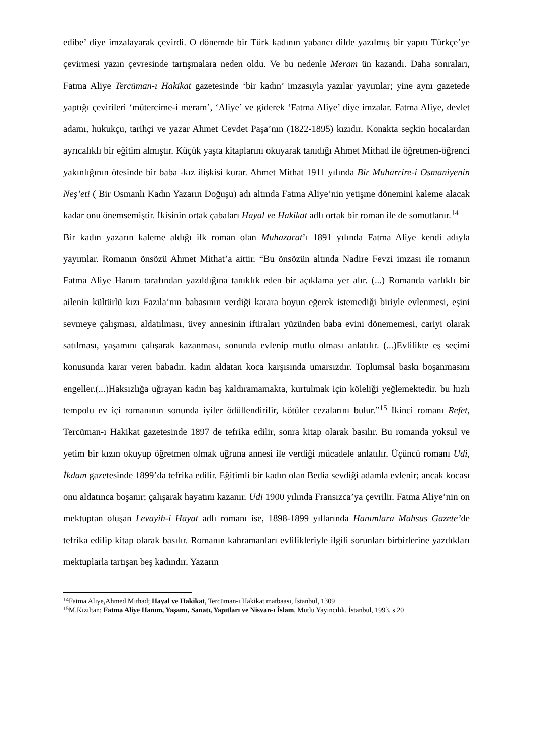edibe’ diye imzalayarak çevirdi. O dönemde bir Türk kadının yabancı dilde yazılmış bir yapıtı Türkçe’ye çevirmesi yazın çevresinde tartışmalara neden oldu. Ve bu nedenle Meram ün kazandı. Daha sonraları, Fatma Aliye Tercüman-ı Hakikat gazetesinde ‘bir kadın’ imzasıyla yazılar yayımlar; yine aynı gazetede yaptığı çevirileri ‘mütercime-i meram’, ‘Aliye’ ve giderek ‘Fatma Aliye’ diye imzalar. Fatma Aliye, devlet adamı, hukukçu, tarihçi ve yazar Ahmet Cevdet Paşa’nın (1822-1895) kızıdır. Konakta seçkin hocalardan ayrıcalıklı bir eğitim almıştır. Küçük yaşta kitaplarını okuyarak tanıdığı Ahmet Mithad ile öğretmen-öğrenci yakınlığının ötesinde bir baba -kız ilişkisi kurar. Ahmet Mithat 1911 yılında Bir Muharrire-i Osmaniyenin Neş’eti ( Bir Osmanlı Kadın Yazarın Doğuşu) adı altında Fatma Aliye’nin yetişme dönemini kaleme alacak kadar onu önemsemiştir. İkisinin ortak çabaları Hayal ve Hakikat adlı ortak bir roman ile de somutlanır.<sup>14</sup>
Bir kadın yazarın kaleme aldığı ilk roman olan Muhazarat’ı 1891 yılında Fatma Aliye kendi adıyla yayımlar. Romanın önsözü Ahmet Mithat’a aittir. “Bu önsözün altında Nadire Fevzi imzası ile romanın Fatma Aliye Hanım tarafından yazıldığına tanıklık eden bir açıklama yer alır. (...) Romanda varlıklı bir ailenin kültürlü kızı Fazıla’nın babasının verdiği karara boyun eğerek istemediği biriyle evlenmesi, eşini sevmeye çalışması, aldatılması, üvey annesinin iftiraları yüzünden baba evini dönememesi, cariyi olarak satılması, yaşamını çalışarak kazanması, sonunda evlenip mutlu olması anlatılır. (...)Evlilikte eş seçimi konusunda karar veren babadır. kadın aldatan koca karşısında umarsızdır. Toplumsal baskı boşanmasını engeller.(...)Haksızlığa uğrayan kadın baş kaldıramamakta, kurtulmak için köleliği yeğlemektedir. bu hızlı tempolu ev içi romanının sonunda iyiler ödüllendirilir, kötüler cezalarını bulur.”<sup>15</sup> İkinci romanı Refet, Tercüman-ı Hakikat gazetesinde 1897 de tefrika edilir, sonra kitap olarak basılır. Bu romanda yoksul ve yetim bir kızın okuyup öğretmen olmak uğruna annesi ile verdiği mücadele anlatılır. Üçüncü romanı Udi, İkdam gazetesinde 1899’da tefrika edilir. Eğitimli bir kadın olan Bedia sevdiği adamla evlenir; ancak kocası onu aldatınca boşanır; çalışarak hayatını kazanır. Udi 1900 yılında Fransızca’ya çevrilir. Fatma Aliye’nin on mektuptan oluşan Levayih-i Hayat adlı romanı ise, 1898-1899 yıllarında Hanımlara Mahsus Gazete’de tefrika edilip kitap olarak basılır. Romanın kahramanları evlilikleriyle ilgili sorunları birbirlerine yazdıkları mektuplarla tartışan beş kadındır. Yazarın
<sup>14</sup> Fatma Aliye,Ahmed Mithad; Hayal ve Hakikat, Tercüman-ı Hakikat matbaası, İstanbul, 1309
<sup>15</sup> M.Kızıltan; Fatma Aliye Hanım, Yaşamı, Sanatı, Yapıtları ve Nisvan-ı İslam, Mutlu Yayıncılık, İstanbul, 1993, s.20